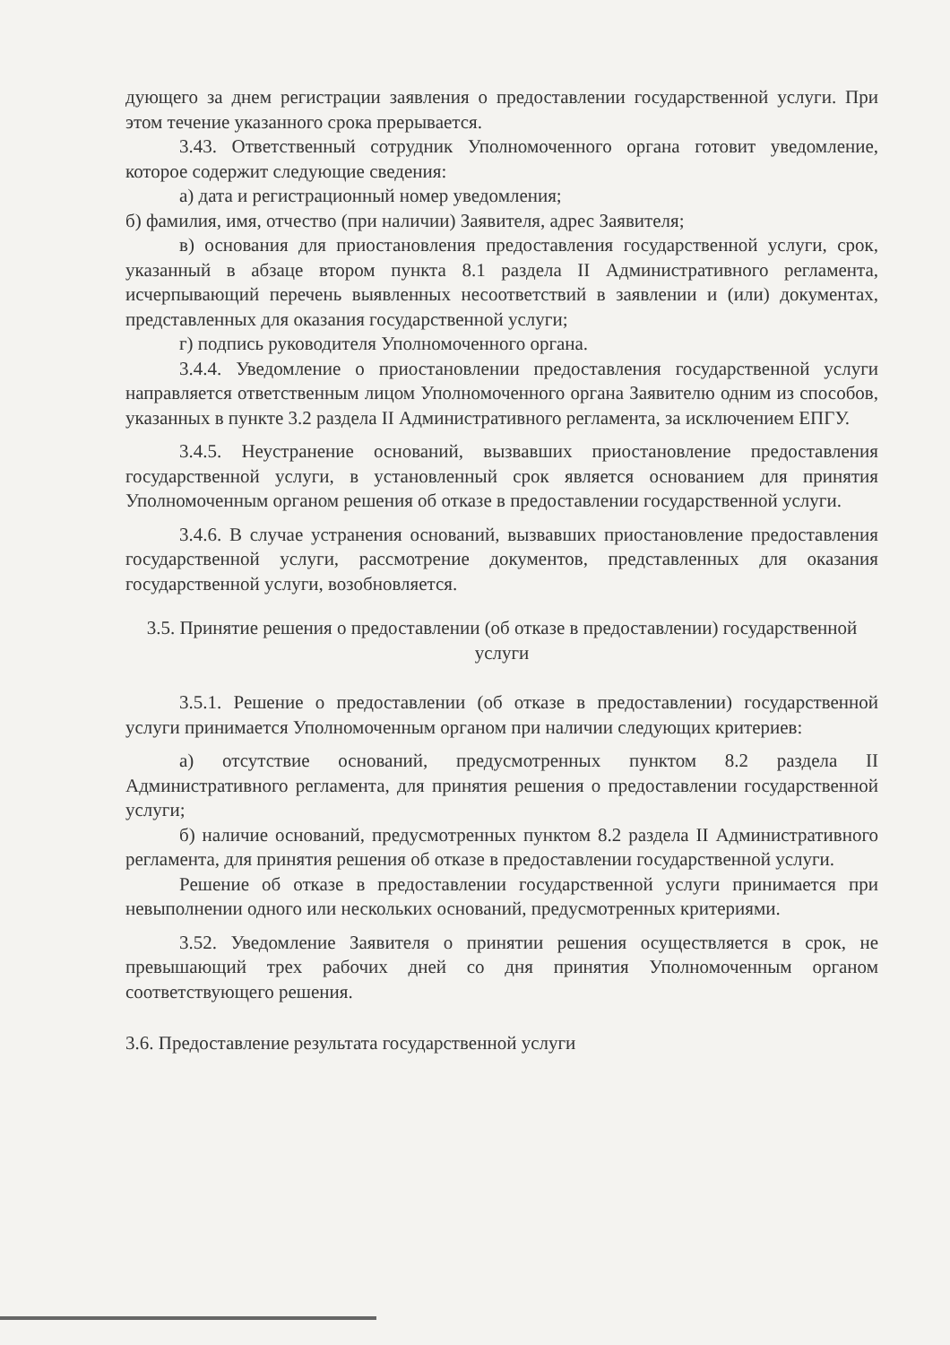дующего за днем регистрации заявления о предоставлении государственной услуги. При этом течение указанного срока прерывается.
3.43. Ответственный сотрудник Уполномоченного органа готовит уведомление, которое содержит следующие сведения:
а) дата и регистрационный номер уведомления;
б) фамилия, имя, отчество (при наличии) Заявителя, адрес Заявителя;
в) основания для приостановления предоставления государственной услуги, срок, указанный в абзаце втором пункта 8.1 раздела II Административного регламента, исчерпывающий перечень выявленных несоответствий в заявлении и (или) документах, представленных для оказания государственной услуги;
г) подпись руководителя Уполномоченного органа.
3.4.4. Уведомление о приостановлении предоставления государственной услуги направляется ответственным лицом Уполномоченного органа Заявителю одним из способов, указанных в пункте 3.2 раздела II Административного регламента, за исключением ЕПГУ.
3.4.5. Неустранение оснований, вызвавших приостановление предоставления государственной услуги, в установленный срок является основанием для принятия Уполномоченным органом решения об отказе в предоставлении государственной услуги.
3.4.6. В случае устранения оснований, вызвавших приостановление предоставления государственной услуги, рассмотрение документов, представленных для оказания государственной услуги, возобновляется.
3.5. Принятие решения о предоставлении (об отказе в предоставлении) государственной услуги
3.5.1. Решение о предоставлении (об отказе в предоставлении) государственной услуги принимается Уполномоченным органом при наличии следующих критериев:
а) отсутствие оснований, предусмотренных пунктом 8.2 раздела II Административного регламента, для принятия решения о предоставлении государственной услуги;
б) наличие оснований, предусмотренных пунктом 8.2 раздела II Административного регламента, для принятия решения об отказе в предоставлении государственной услуги.
Решение об отказе в предоставлении государственной услуги принимается при невыполнении одного или нескольких оснований, предусмотренных критериями.
3.52. Уведомление Заявителя о принятии решения осуществляется в срок, не превышающий трех рабочих дней со дня принятия Уполномоченным органом соответствующего решения.
3.6. Предоставление результата государственной услуги